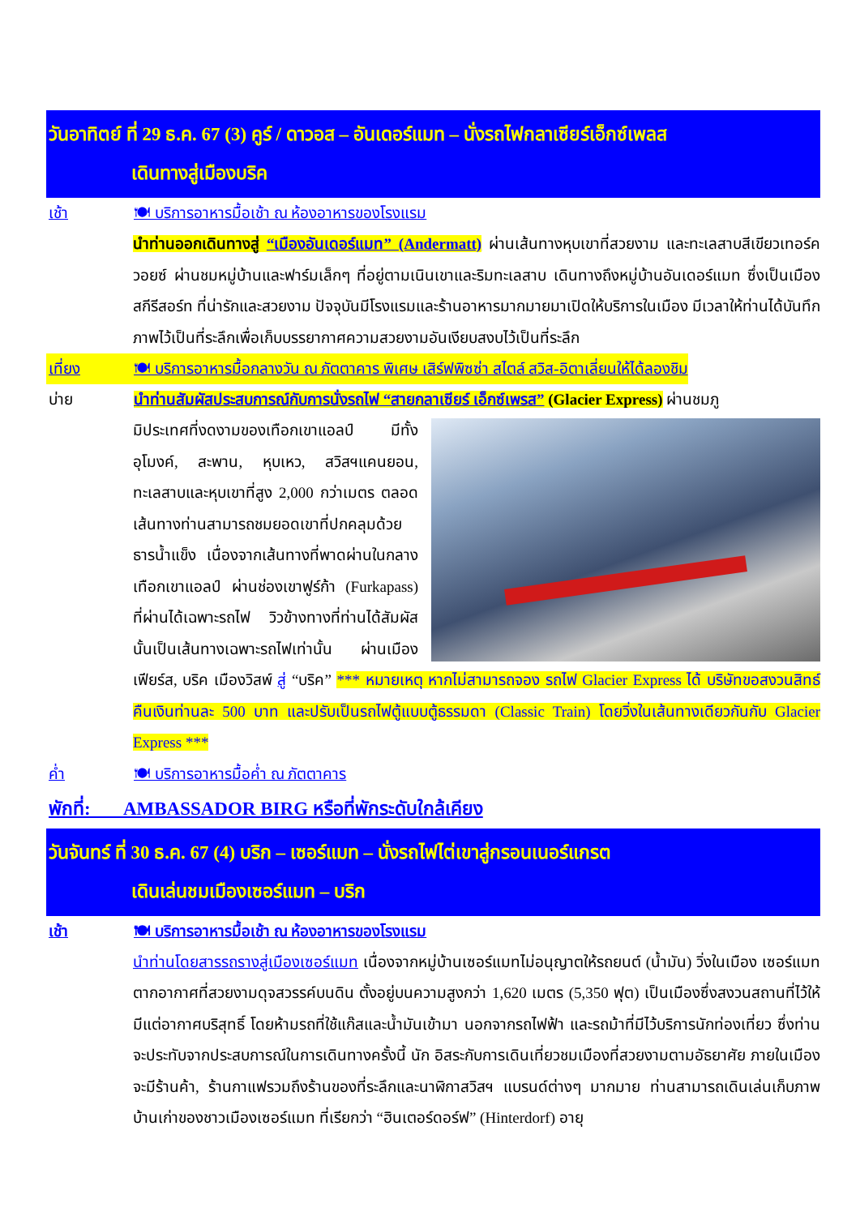วันอาทิตย์ ที่ 29 ธ.ค. 67 (3) คูร์ / ดาวอส – อันเดอร์แมท – นั่งรถไฟกลาเซียร์เอ็กซ์เพลส
เดินทางสู่เมืองบริค
เช้า 🍽 บริการอาหารมื้อเช้า ณ ห้องอาหารของโรงแรม
นำท่านออกเดินทางสู่ “เมืองอันเดอร์แมท” (Andermatt) ผ่านเส้นทางหุบเขาที่สวยงาม และทะเลสาบสีเขียวเทอร์ควอยซ์ ผ่านชมหมู่บ้านและฟาร์มเล็กๆ ที่อยู่ตามเนินเขาและริมทะเลสาบ เดินทางถึงหมู่บ้านอันเดอร์แมท ซึ่งเป็นเมืองสกีรีสอร์ท ที่น่ารักและสวยงาม ปัจจุบันมีโรงแรมและร้านอาหารมากมายมาเปิดให้บริการในเมือง มีเวลาให้ท่านได้บันทึกภาพไว้เป็นที่ระลึกเพื่อเก็บบรรยากาศความสวยงามอันเงียบสงบไว้เป็นที่ระลึก
เที่ยง 🍽 บริการอาหารมื้อกลางวัน ณ ภัตตาคาร พิเศษ เสิร์ฟพิซซ่า สไตล์ สวิส-อิตาเลี่ยนให้ได้ลองชิม
บ่าย นำท่านสัมผัสประสบการณ์กับการนั่งรถไฟ “สายกลาเซียร์ เอ็กซ์เพรส” (Glacier Express) ผ่านชมภู
มิประเทศที่งดงามของเทือกเขาแอลป์ มีทั้งอุโมงค์, สะพาน, หุบเหว, สวิสฯแคนยอน, ทะเลสาบและหุบเขาที่สูง 2,000 กว่าเมตร ตลอดเส้นทางท่านสามารถชมยอดเขาที่ปกคลุมด้วยธารน้ำแข็ง เนื่องจากเส้นทางที่พาดผ่านในกลางเทือกเขาแอลป์ ผ่านช่องเขาฟูร์ก้า (Furkapass) ที่ผ่านได้เฉพาะรถไฟ วิวข้างทางที่ท่านได้สัมผัสนั้นเป็นเส้นทางเฉพาะรถไฟเท่านั้น ผ่านเมืองเฟียร์ส, บริค เมืองวิสพ์ สู่ “บริค” *** หมายเหตุ หากไม่สามารถจอง รถไฟ Glacier Express ได้ บริษัทขอสงวนสิทธ์คืนเงินท่านละ 500 บาท และปรับเป็นรถไฟตู้แบบตู้ธรรมดา (Classic Train) โดยวิ่งในเส้นทางเดียวกันกับ Glacier Express ***
ค่ำ 🍽 บริการอาหารมื้อค่ำ ณ ภัตตาคาร
พักที่: AMBASSADOR BIRG หรือที่พักระดับใกล้เคียง
วันจันทร์ ที่ 30 ธ.ค. 67 (4) บริก – เซอร์แมท – นั่งรถไฟไต่เขาสู่กรอนเนอร์แกรต
เดินเล่นชมเมืองเซอร์แมท – บริก
เช้า 🍽 บริการอาหารมื้อเช้า ณ ห้องอาหารของโรงแรม
นำท่านโดยสารรถรางสู่เมืองเซอร์แมท เนื่องจากหมู่บ้านเซอร์แมทไม่อนุญาตให้รถยนต์ (น้ำมัน) วิ่งในเมือง เซอร์แมทตากอากาศที่สวยงามดุจสวรรค์บนดิน ตั้งอยู่บนความสูงกว่า 1,620 เมตร (5,350 ฟุต) เป็นเมืองซึ่งสงวนสถานที่ไว้ให้มีแต่อากาศบริสุทธิ์ โดยห้ามรถที่ใช้แก๊สและน้ำมันเข้ามา นอกจากรถไฟฟ้า และรถม้าที่มีไว้บริการนักท่องเที่ยว ซึ่งท่านจะประทับจากประสบการณ์ในการเดินทางครั้งนี้ นัก อิสระกับการเดินเที่ยวชมเมืองที่สวยงามตามอัธยาศัย ภายในเมืองจะมีร้านค้า, ร้านกาแฟรวมถึงร้านของที่ระลึกและนาฬิกาสวิสฯ แบรนด์ต่างๆ มากมาย ท่านสามารถเดินเล่นเก็บภาพบ้านเก่าของชาวเมืองเซอร์แมท ที่เรียกว่า “ฮินเตอร์ดอร์ฟ” (Hinterdorf) อายุ